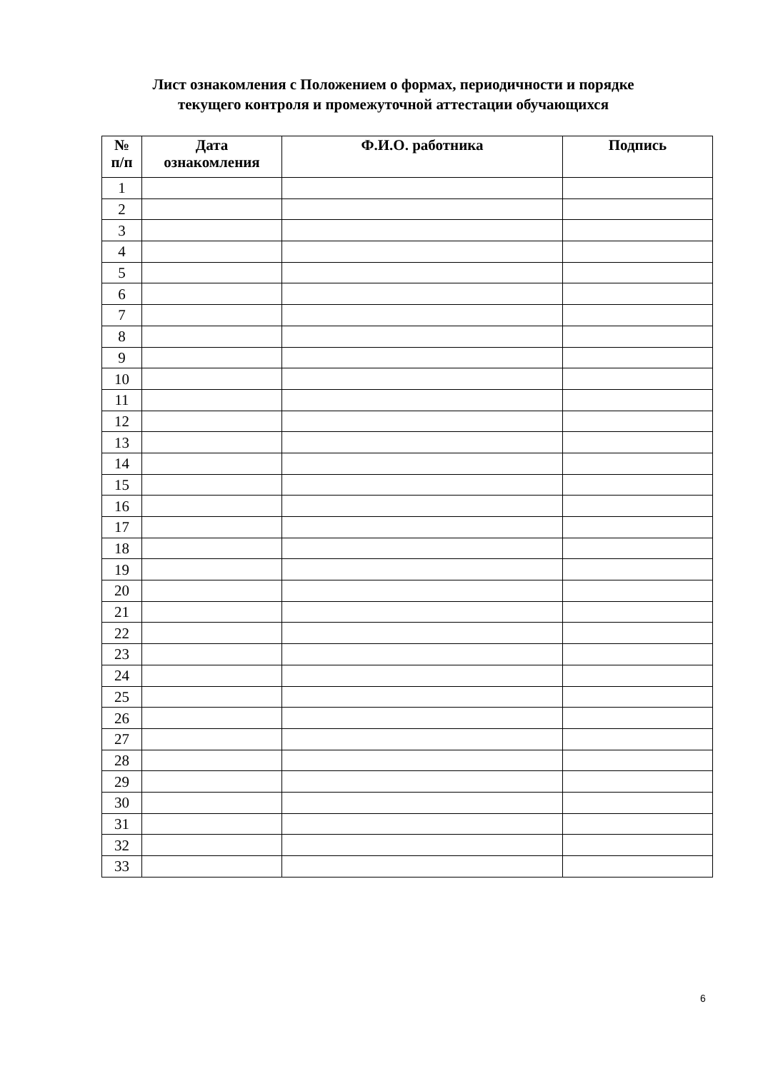Лист ознакомления с Положением о формах, периодичности и порядке
текущего контроля и промежуточной аттестации обучающихся
| № п/п | Дата ознакомления | Ф.И.О. работника | Подпись |
| --- | --- | --- | --- |
| 1 | | | |
| 2 | | | |
| 3 | | | |
| 4 | | | |
| 5 | | | |
| 6 | | | |
| 7 | | | |
| 8 | | | |
| 9 | | | |
| 10 | | | |
| 11 | | | |
| 12 | | | |
| 13 | | | |
| 14 | | | |
| 15 | | | |
| 16 | | | |
| 17 | | | |
| 18 | | | |
| 19 | | | |
| 20 | | | |
| 21 | | | |
| 22 | | | |
| 23 | | | |
| 24 | | | |
| 25 | | | |
| 26 | | | |
| 27 | | | |
| 28 | | | |
| 29 | | | |
| 30 | | | |
| 31 | | | |
| 32 | | | |
| 33 | | | |
6